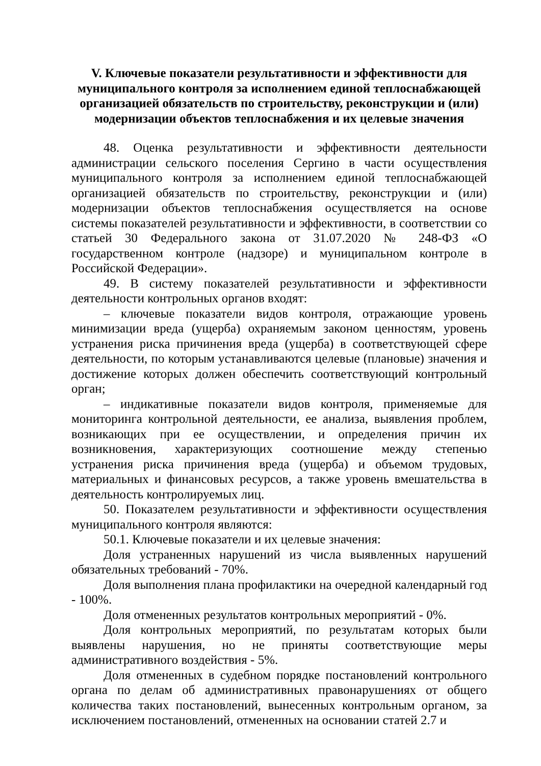V. Ключевые показатели результативности и эффективности для муниципального контроля за исполнением единой теплоснабжающей организацией обязательств по строительству, реконструкции и (или) модернизации объектов теплоснабжения и их целевые значения
48. Оценка результативности и эффективности деятельности администрации сельского поселения Сергино в части осуществления муниципального контроля за исполнением единой теплоснабжающей организацией обязательств по строительству, реконструкции и (или) модернизации объектов теплоснабжения осуществляется на основе системы показателей результативности и эффективности, в соответствии со статьей 30 Федерального закона от 31.07.2020 № 248-ФЗ «О государственном контроле (надзоре) и муниципальном контроле в Российской Федерации».
49. В систему показателей результативности и эффективности деятельности контрольных органов входят:
– ключевые показатели видов контроля, отражающие уровень минимизации вреда (ущерба) охраняемым законом ценностям, уровень устранения риска причинения вреда (ущерба) в соответствующей сфере деятельности, по которым устанавливаются целевые (плановые) значения и достижение которых должен обеспечить соответствующий контрольный орган;
– индикативные показатели видов контроля, применяемые для мониторинга контрольной деятельности, ее анализа, выявления проблем, возникающих при ее осуществлении, и определения причин их возникновения, характеризующих соотношение между степенью устранения риска причинения вреда (ущерба) и объемом трудовых, материальных и финансовых ресурсов, а также уровень вмешательства в деятельность контролируемых лиц.
50. Показателем результативности и эффективности осуществления муниципального контроля являются:
50.1. Ключевые показатели и их целевые значения:
Доля устраненных нарушений из числа выявленных нарушений обязательных требований - 70%.
Доля выполнения плана профилактики на очередной календарный год - 100%.
Доля отмененных результатов контрольных мероприятий - 0%.
Доля контрольных мероприятий, по результатам которых были выявлены нарушения, но не приняты соответствующие меры административного воздействия - 5%.
Доля отмененных в судебном порядке постановлений контрольного органа по делам об административных правонарушениях от общего количества таких постановлений, вынесенных контрольным органом, за исключением постановлений, отмененных на основании статей 2.7 и